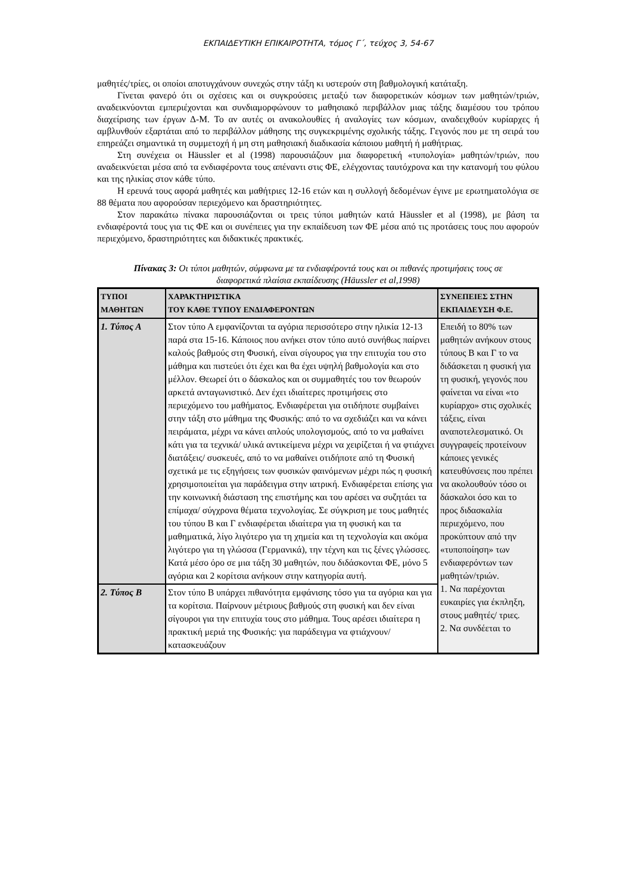ΕΚΠΑΙΔΕΥΤΙΚΗ ΕΠΙΚΑΙΡΟΤΗΤΑ, τόμος Γ΄, τεύχος 3, 54-67
μαθητές/τρίες, οι οποίοι αποτυγχάνουν συνεχώς στην τάξη κι υστερούν στη βαθμολογική κατάταξη.
Γίνεται φανερό ότι οι σχέσεις και οι συγκρούσεις μεταξύ των διαφορετικών κόσμων των μαθητών/τριών, αναδεικνύονται εμπεριέχονται και συνδιαμορφώνουν το μαθησιακό περιβάλλον μιας τάξης διαμέσου του τρόπου διαχείρισης των έργων Δ-Μ. Το αν αυτές οι ανακολουθίες ή αναλογίες των κόσμων, αναδειχθούν κυρίαρχες ή αμβλυνθούν εξαρτάται από το περιβάλλον μάθησης της συγκεκριμένης σχολικής τάξης. Γεγονός που με τη σειρά του επηρεάζει σημαντικά τη συμμετοχή ή μη στη μαθησιακή διαδικασία κάποιου μαθητή ή μαθήτριας.
Στη συνέχεια οι Häussler et al (1998) παρουσιάζουν μια διαφορετική «τυπολογία» μαθητών/τριών, που αναδεικνύεται μέσα από τα ενδιαφέροντα τους απέναντι στις ΦΕ, ελέγχοντας ταυτόχρονα και την κατανομή του φύλου και της ηλικίας στον κάθε τύπο.
Η ερευνά τους αφορά μαθητές και μαθήτριες 12-16 ετών και η συλλογή δεδομένων έγινε με ερωτηματολόγια σε 88 θέματα που αφορούσαν περιεχόμενο και δραστηριότητες.
Στον παρακάτω πίνακα παρουσιάζονται οι τρεις τύποι μαθητών κατά Häussler et al (1998), με βάση τα ενδιαφέροντά τους για τις ΦΕ και οι συνέπειες για την εκπαίδευση των ΦΕ μέσα από τις προτάσεις τους που αφορούν περιεχόμενο, δραστηριότητες και διδακτικές πρακτικές.
Πίνακας 3: Οι τύποι μαθητών, σύμφωνα με τα ενδιαφέροντά τους και οι πιθανές προτιμήσεις τους σε διαφορετικά πλαίσια εκπαίδευσης (Häussler et al,1998)
| ΤΥΠΟΙ ΜΑΘΗΤΩΝ | ΧΑΡΑΚΤΗΡΙΣΤΙΚΑ ΤΟΥ ΚΑΘΕ ΤΥΠΟΥ ΕΝΔΙΑΦΕΡΟΝΤΩΝ | ΣΥΝΕΠΕΙΕΣ ΣΤΗΝ ΕΚΠΑΙΔΕΥΣΗ Φ.Ε. |
| --- | --- | --- |
| 1. Τύπος Α | Στον τύπο Α εμφανίζονται τα αγόρια περισσότερο στην ηλικία 12-13 παρά στα 15-16. Κάποιος που ανήκει στον τύπο αυτό συνήθως παίρνει καλούς βαθμούς στη Φυσική, είναι σίγουρος για την επιτυχία του στο μάθημα και πιστεύει ότι έχει και θα έχει υψηλή βαθμολογία και στο μέλλον. Θεωρεί ότι ο δάσκαλος και οι συμμαθητές του τον θεωρούν αρκετά ανταγωνιστικό. Δεν έχει ιδιαίτερες προτιμήσεις στο περιεχόμενο του μαθήματος. Ενδιαφέρεται για οτιδήποτε συμβαίνει στην τάξη στο μάθημα της Φυσικής: από το να σχεδιάζει και να κάνει πειράματα, μέχρι να κάνει απλούς υπολογισμούς, από το να μαθαίνει κάτι για τα τεχνικά/ υλικά αντικείμενα μέχρι να χειρίζεται ή να φτιάχνει διατάξεις/ συσκευές, από το να μαθαίνει οτιδήποτε από τη Φυσική σχετικά με τις εξηγήσεις των φυσικών φαινόμενων μέχρι πώς η φυσική χρησιμοποιείται για παράδειγμα στην ιατρική. Ενδιαφέρεται επίσης για την κοινωνική διάσταση της επιστήμης και του αρέσει να συζητάει τα επίμαχα/ σύγχρονα θέματα τεχνολογίας. Σε σύγκριση με τους μαθητές του τύπου Β και Γ ενδιαφέρεται ιδιαίτερα για τη φυσική και τα μαθηματικά, λίγο λιγότερο για τη χημεία και τη τεχνολογία και ακόμα λιγότερο για τη γλώσσα (Γερμανικά), την τέχνη και τις ξένες γλώσσες. Κατά μέσο όρο σε μια τάξη 30 μαθητών, που διδάσκονται ΦΕ, μόνο 5 αγόρια και 2 κορίτσια ανήκουν στην κατηγορία αυτή. | Επειδή το 80% των μαθητών ανήκουν στους τύπους Β και Γ το να διδάσκεται η φυσική για τη φυσική, γεγονός που φαίνεται να είναι «το κυρίαρχο» στις σχολικές τάξεις, είναι αναποτελεσματικό. Οι συγγραφείς προτείνουν κάποιες γενικές κατευθύνσεις που πρέπει να ακολουθούν τόσο οι δάσκαλοι όσο και το προς διδασκαλία περιεχόμενο, που προκύπτουν από την «τυποποίηση» των ενδιαφερόντων των μαθητών/τριών. 1. Να παρέχονται ευκαιρίες για έκπληξη, στους μαθητές/ τριες. 2. Να συνδέεται το |
| 2. Τύπος Β | Στον τύπο Β υπάρχει πιθανότητα εμφάνισης τόσο για τα αγόρια και για τα κορίτσια. Παίρνουν μέτριους βαθμούς στη φυσική και δεν είναι σίγουροι για την επιτυχία τους στο μάθημα. Τους αρέσει ιδιαίτερα η πρακτική μεριά της Φυσικής: για παράδειγμα να φτιάχνουν/ κατασκευάζουν | |